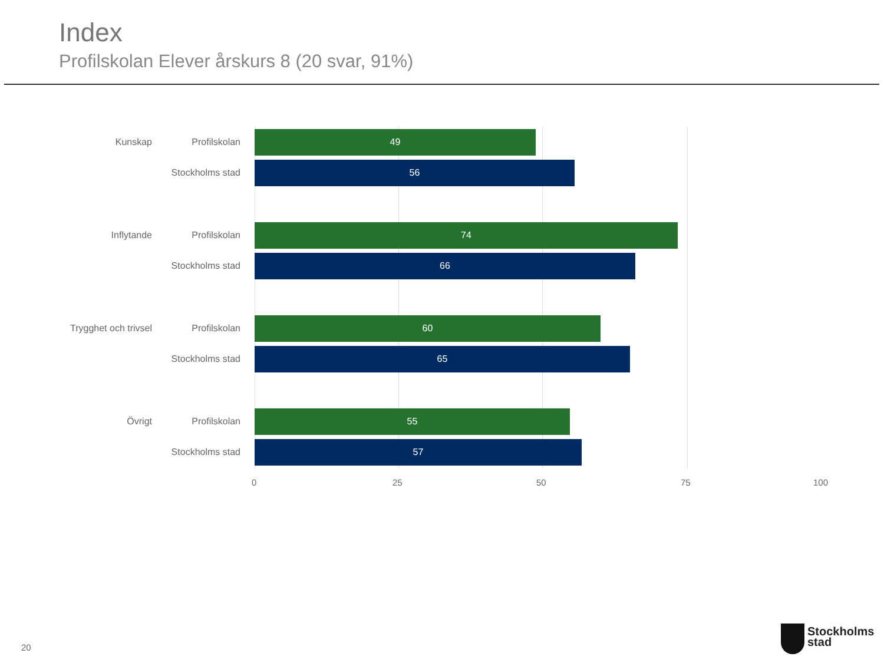Index
Profilskolan Elever årskurs 8 (20 svar, 91%)
Kunskap Profilskolan
49
Stockholms stad
56
Inflytande Profilskolan
74
Stockholms stad
66
Trygghet och trivsel
Profilskolan
60
Stockholms stad
65
Övrigt Profilskolan
55
Stockholms stad
57
0 25 50 75 100
20
Stockholms
stad